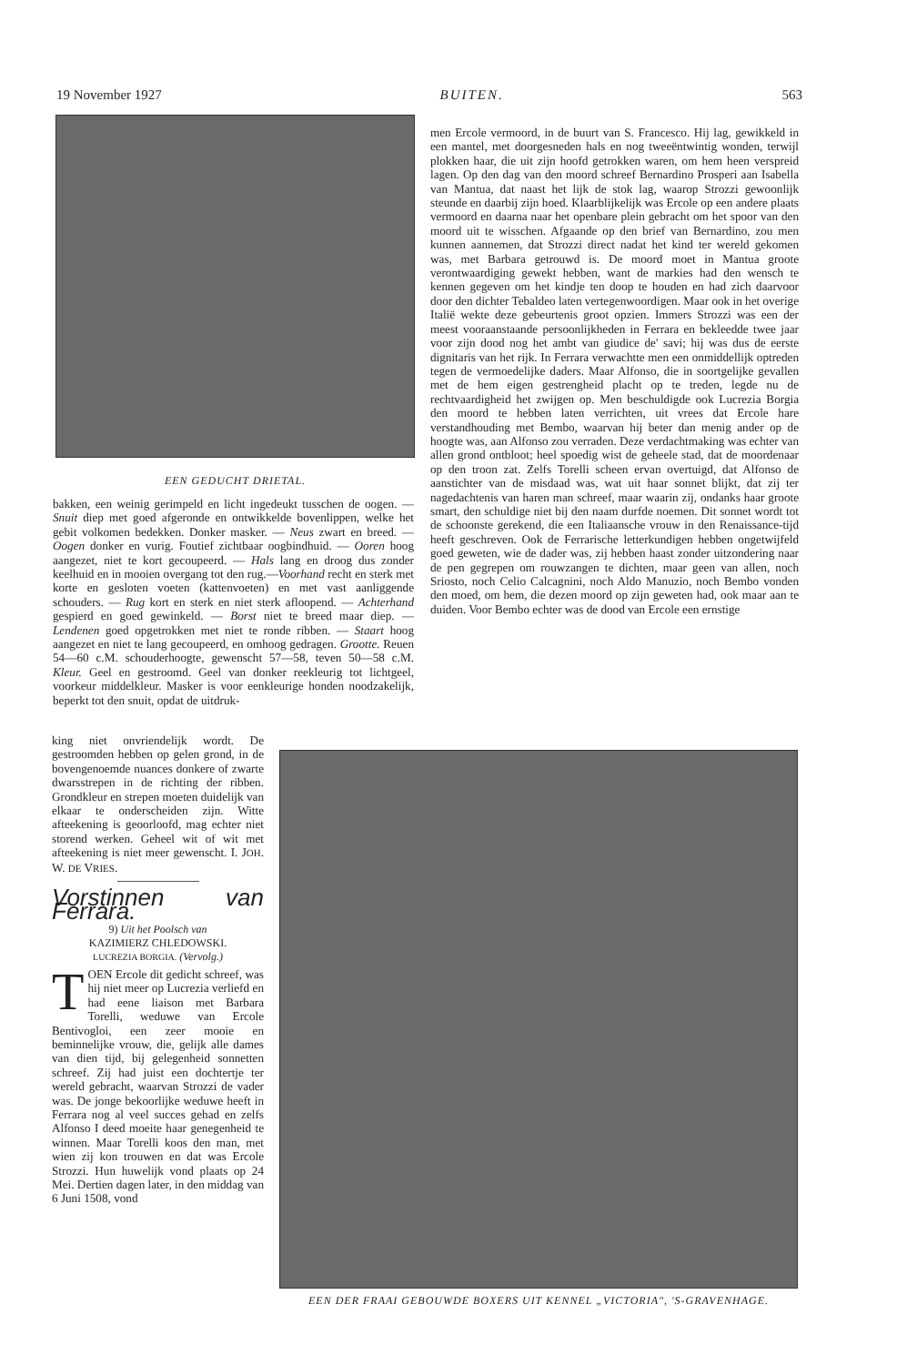19 November 1927 BUITEN. 563
EEN GEDUCHT DRIETAL.
bakken, een weinig gerimpeld en licht ingedeukt tusschen de oogen. — Snuit diep met goed afgeronde en ontwikkelde bovenlippen, welke het gebit volkomen bedekken. Donker masker. — Neus zwart en breed. — Oogen donker en vurig. Foutief zichtbaar oogbindhuid. — Ooren hoog aangezet, niet te kort gecoupeerd. — Hals lang en droog dus zonder keelhuid en in mooien overgang tot den rug.—Voorhand recht en sterk met korte en gesloten voeten (kattenvoeten) en met vast aanliggende schouders. — Rug kort en sterk en niet sterk afloopend. — Achterhand gespierd en goed gewinkeld. — Borst niet te breed maar diep. — Lendenen goed opgetrokken met niet te ronde ribben. — Staart hoog aangezet en niet te lang gecoupeerd, en omhoog gedragen. Grootte. Reuen 54—60 c.M. schouderhoogte, gewenscht 57—58, teven 50—58 c.M. Kleur. Geel en gestroomd. Geel van donker reekleurig tot lichtgeel, voorkeur middelkleur. Masker is voor eenkleurige honden noodzakelijk, beperkt tot den snuit, opdat de uitdruk-
king niet onvriendelijk wordt. De gestroomden hebben op gelen grond, in de bovengenoemde nuances donkere of zwarte dwarsstrepen in de richting der ribben. Grondkleur en strepen moeten duidelijk van elkaar te onderscheiden zijn. Witte afteekening is geoorloofd, mag echter niet storend werken. Geheel wit of wit met afteekening is niet meer gewenscht. I. JOH. W. DE VRIES.
Vorstinnen van Ferrara.
9) Uit het Poolsch van
KAZIMIERZ CHLEDOWSKI.
LUCREZIA BORGIA. (Vervolg.)
TOEN Ercole dit gedicht schreef, was hij niet meer op Lucrezia verliefd en had eene liaison met Barbara Torelli, weduwe van Ercole Bentivogloi, een zeer mooie en beminnelijke vrouw, die, gelijk alle dames van dien tijd, bij gelegenheid sonnetten schreef. Zij had juist een dochtertje ter wereld gebracht, waarvan Strozzi de vader was. De jonge bekoorlijke weduwe heeft in Ferrara nog al veel succes gehad en zelfs Alfonso I deed moeite haar genegenheid te winnen. Maar Torelli koos den man, met wien zij kon trouwen en dat was Ercole Strozzi. Hun huwelijk vond plaats op 24 Mei. Dertien dagen later, in den middag van 6 Juni 1508, vond
men Ercole vermoord, in de buurt van S. Francesco. Hij lag, gewikkeld in een mantel, met doorgesneden hals en nog tweeëntwintig wonden, terwijl plokken haar, die uit zijn hoofd getrokken waren, om hem heen verspreid lagen. Op den dag van den moord schreef Bernardino Prosperi aan Isabella van Mantua, dat naast het lijk de stok lag, waarop Strozzi gewoonlijk steunde en daarbij zijn hoed. Klaarblijkelijk was Ercole op een andere plaats vermoord en daarna naar het openbare plein gebracht om het spoor van den moord uit te wisschen. Afgaande op den brief van Bernardino, zou men kunnen aannemen, dat Strozzi direct nadat het kind ter wereld gekomen was, met Barbara getrouwd is. De moord moet in Mantua groote verontwaardiging gewekt hebben, want de markies had den wensch te kennen gegeven om het kindje ten doop te houden en had zich daarvoor door den dichter Tebaldeo laten vertegenwoordigen. Maar ook in het overige Italië wekte deze gebeurtenis groot opzien. Immers Strozzi was een der meest vooraanstaande persoonlijkheden in Ferrara en bekleedde twee jaar voor zijn dood nog het ambt van giudice de' savi; hij was dus de eerste dignitaris van het rijk. In Ferrara verwachtte men een onmiddellijk optreden tegen de vermoedelijke daders. Maar Alfonso, die in soortgelijke gevallen met de hem eigen gestrengheid placht op te treden, legde nu de rechtvaardigheid het zwijgen op. Men beschuldigde ook Lucrezia Borgia den moord te hebben laten verrichten, uit vrees dat Ercole hare verstandhouding met Bembo, waarvan hij beter dan menig ander op de hoogte was, aan Alfonso zou verraden. Deze verdachtmaking was echter van allen grond ontbloot; heel spoedig wist de geheele stad, dat de moordenaar op den troon zat. Zelfs Torelli scheen ervan overtuigd, dat Alfonso de aanstichter van de misdaad was, wat uit haar sonnet blijkt, dat zij ter nagedachtenis van haren man schreef, maar waarin zij, ondanks haar groote smart, den schuldige niet bij den naam durfde noemen. Dit sonnet wordt tot de schoonste gerekend, die een Italiaansche vrouw in den Renaissance-tijd heeft geschreven. Ook de Ferrarische letterkundigen hebben ongetwijfeld goed geweten, wie de dader was, zij hebben haast zonder uitzondering naar de pen gegrepen om rouwzangen te dichten, maar geen van allen, noch Sriosto, noch Celio Calcagnini, noch Aldo Manuzio, noch Bembo vonden den moed, om hem, die dezen moord op zijn geweten had, ook maar aan te duiden. Voor Bembo echter was de dood van Ercole een ernstige
EEN DER FRAAI GEBOUWDE BOXERS UIT KENNEL „VICTORIA", 'S-GRAVENHAGE.